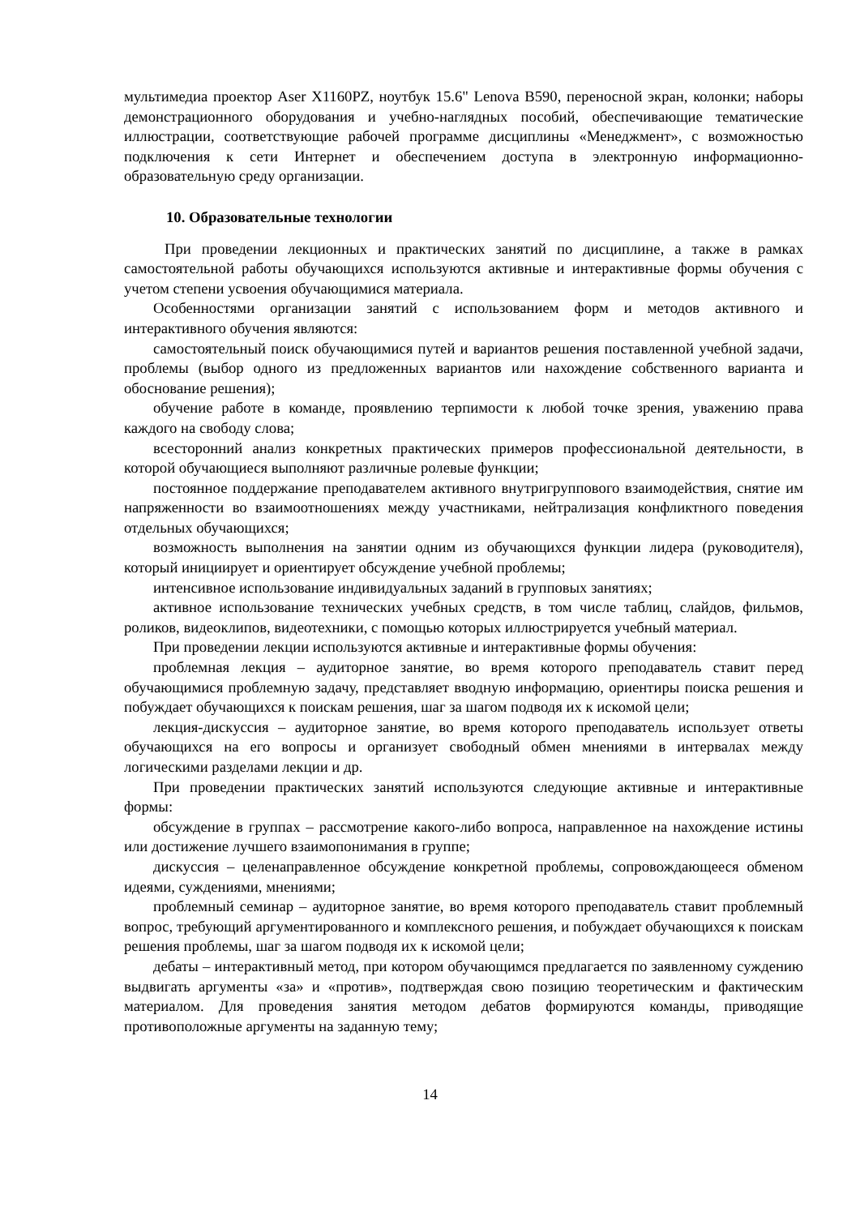мультимедиа проектор Aser X1160PZ, ноутбук 15.6" Lenova B590, переносной экран, колонки; наборы демонстрационного оборудования и учебно-наглядных пособий, обеспечивающие тематические иллюстрации, соответствующие рабочей программе дисциплины «Менеджмент», с возможностью подключения к сети Интернет и обеспечением доступа в электронную информационно-образовательную среду организации.
10. Образовательные технологии
При проведении лекционных и практических занятий по дисциплине, а также в рамках самостоятельной работы обучающихся используются активные и интерактивные формы обучения с учетом степени усвоения обучающимися материала.
Особенностями организации занятий с использованием форм и методов активного и интерактивного обучения являются:
самостоятельный поиск обучающимися путей и вариантов решения поставленной учебной задачи, проблемы (выбор одного из предложенных вариантов или нахождение собственного варианта и обоснование решения);
обучение работе в команде, проявлению терпимости к любой точке зрения, уважению права каждого на свободу слова;
всесторонний анализ конкретных практических примеров профессиональной деятельности, в которой обучающиеся выполняют различные ролевые функции;
постоянное поддержание преподавателем активного внутригруппового взаимодействия, снятие им напряженности во взаимоотношениях между участниками, нейтрализация конфликтного поведения отдельных обучающихся;
возможность выполнения на занятии одним из обучающихся функции лидера (руководителя), который инициирует и ориентирует обсуждение учебной проблемы;
интенсивное использование индивидуальных заданий в групповых занятиях;
активное использование технических учебных средств, в том числе таблиц, слайдов, фильмов, роликов, видеоклипов, видеотехники, с помощью которых иллюстрируется учебный материал.
При проведении лекции используются активные и интерактивные формы обучения:
проблемная лекция – аудиторное занятие, во время которого преподаватель ставит перед обучающимися проблемную задачу, представляет вводную информацию, ориентиры поиска решения и побуждает обучающихся к поискам решения, шаг за шагом подводя их к искомой цели;
лекция-дискуссия – аудиторное занятие, во время которого преподаватель использует ответы обучающихся на его вопросы и организует свободный обмен мнениями в интервалах между логическими разделами лекции и др.
При проведении практических занятий используются следующие активные и интерактивные формы:
обсуждение в группах – рассмотрение какого-либо вопроса, направленное на нахождение истины или достижение лучшего взаимопонимания в группе;
дискуссия – целенаправленное обсуждение конкретной проблемы, сопровождающееся обменом идеями, суждениями, мнениями;
проблемный семинар – аудиторное занятие, во время которого преподаватель ставит проблемный вопрос, требующий аргументированного и комплексного решения, и побуждает обучающихся к поискам решения проблемы, шаг за шагом подводя их к искомой цели;
дебаты – интерактивный метод, при котором обучающимся предлагается по заявленному суждению выдвигать аргументы «за» и «против», подтверждая свою позицию теоретическим и фактическим материалом. Для проведения занятия методом дебатов формируются команды, приводящие противоположные аргументы на заданную тему;
14